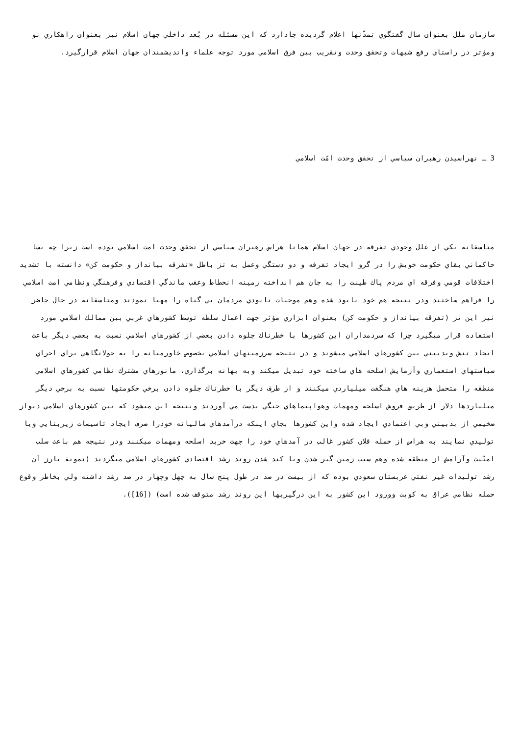سازمان ملل بعنوان سال گفتگوي تمدّنها اعلام گرديده جادارد كه اين مسئله در بُعد داخلي جهان اسلام نيز بعنوان راهكاري نو ومؤثر در راستاي رفع شبهات وتحقق وحدت وتقريب بين فرق اسلامي مورد توجه علماء وانديشمندان جهان اسلام قرارگيرد.
3 ـ نهراسيدن رهبران سياسي از تحقق وحدت امّت اسلامي
متاسفانه يكي از علل وجودي تفرقه در جهان اسلام همانا هراس رهبران سياسي از تحقق وحدت امت اسلامي بوده است زيرا چه بسا حاكماني بقاي حكومت خويش را در گرو ايجاد تفرقه و دو دستگي وعمل به تز باطل «تفرقه بيانداز و حكومت كن» دانسته با تشديد اختلافات قومي وفرقه اي مردم پاك طينت را به جان هم انداخته زمينه انحطاط وعقب ماندگي اقتصادي وفرهنگي ونظامي امت اسلامي را فراهم ساختند ودر نتيجه هم خود نابود شده وهم موجبات نابودي مردمان بي گناه را مهيا نمودند ومتاسفانه در حال حاضر نيز اين تز (تفرقه بيانداز و حكومت كن) بعنوان ابزاري مؤثر جهت اعمال سلطه توسط كشورهاي غربي بين ممالك اسلامي مورد استفاده قرار ميگيرد چرا كه سردمداران اين كشورها با خطرناك جلوه دادن بعضي از كشورهاي اسلامي نسبت به بعضي ديگر باعث ايجاد تنش وبدبيني بين كشورهاي اسلامي ميشوند و در نتيجه سرزمينهاي اسلامي بخصوص خاورميانه را به جولانگاهي براي اجراي سياستهاي استعماري وآزمايش اسلحه هاي ساخته خود تبديل ميكند وبه بهانه برگذاري، مانورهاي مشترك نظامي كشورهاي اسلامي منطقه را متحمل هزينه هاي هنگفت ميلياردي ميكنند و از طرف ديگر با خطرناك جلوه دادن برخي حكومتها نسبت به برخي ديگر ميلياردها دلار از طريق فروش اسلحه ومهمات وهواپيماهاي جنگي بدست مي آوردند ونتيجه اين ميشود كه بين كشورهاي اسلامي ديوار ضخيمي از بدبيني وبي اعتمادي ايجاد شده واين كشورها بجاي اينكه درآمدهاي ساليانه خودرا صرف ايجاد تاسيسات زيربنايي ويا توليدي نمايند به هراس از حمله فلان كشور غالب در آمدهاي خود را جهت خريد اسلحه ومهمات ميكنند ودر نتيجه هم باعث سلب امنّيت وآرامش از منطقه شده وهم سبب زمين گير شدن ويا كند شدن روند رشد اقتصادي كشورهاي اسلامي ميگردند (نمونة بارز آن رشد توليدات غير نفتي عربستان سعودي بوده كه از بيست در صد در طول پنج سال به چهل وچهار در صد رشد داشته ولي بخاطر وقوع حمله نظامي عراق به كويت وورود اين كشور به اين درگيريها اين روند رشد متوقف شده است) ([16]).